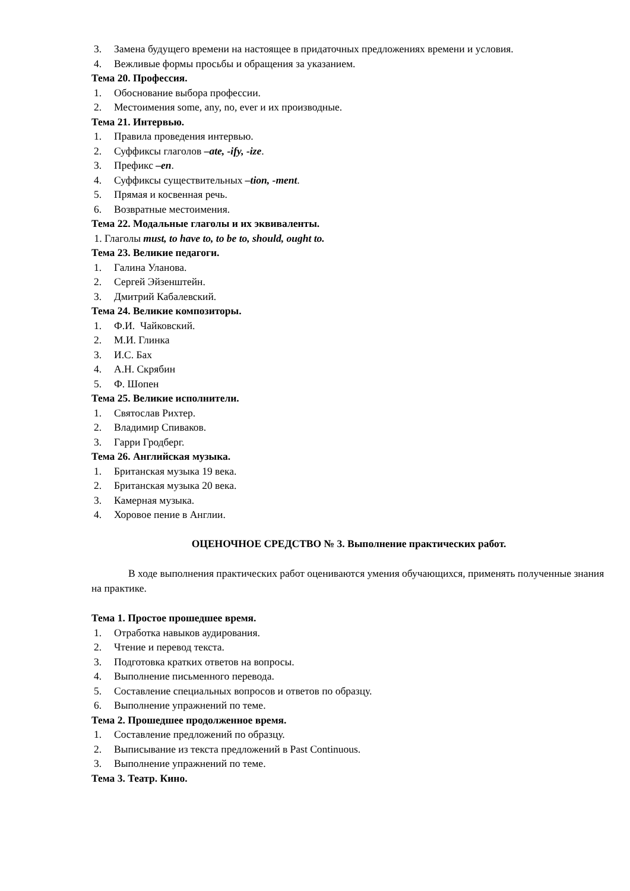3. Замена будущего времени на настоящее в придаточных предложениях времени и условия.
4. Вежливые формы просьбы и обращения за указанием.
Тема 20. Профессия.
1. Обоснование выбора профессии.
2. Местоимения some, any, no, ever и их производные.
Тема 21. Интервью.
1. Правила проведения интервью.
2. Суффиксы глаголов –ate, -ify, -ize.
3. Префикс –en.
4. Суффиксы существительных –tion, -ment.
5. Прямая и косвенная речь.
6. Возвратные местоимения.
Тема 22. Модальные глаголы и их эквиваленты.
1. Глаголы must, to have to, to be to, should, ought to.
Тема 23. Великие педагоги.
1. Галина Уланова.
2. Сергей Эйзенштейн.
3. Дмитрий Кабалевский.
Тема 24. Великие композиторы.
1. Ф.И. Чайковский.
2. М.И. Глинка
3. И.С. Бах
4. А.Н. Скрябин
5. Ф. Шопен
Тема 25. Великие исполнители.
1. Святослав Рихтер.
2. Владимир Спиваков.
3. Гарри Гродберг.
Тема 26. Английская музыка.
1. Британская музыка 19 века.
2. Британская музыка 20 века.
3. Камерная музыка.
4. Хоровое пение в Англии.
ОЦЕНОЧНОЕ СРЕДСТВО № 3. Выполнение практических работ.
В ходе выполнения практических работ оцениваются умения обучающихся, применять полученные знания на практике.
Тема 1. Простое прошедшее время.
1. Отработка навыков аудирования.
2. Чтение и перевод текста.
3. Подготовка кратких ответов на вопросы.
4. Выполнение письменного перевода.
5. Составление специальных вопросов и ответов по образцу.
6. Выполнение упражнений по теме.
Тема 2. Прошедшее продолженное время.
1. Составление предложений по образцу.
2. Выписывание из текста предложений в Past Continuous.
3. Выполнение упражнений по теме.
Тема 3. Театр. Кино.